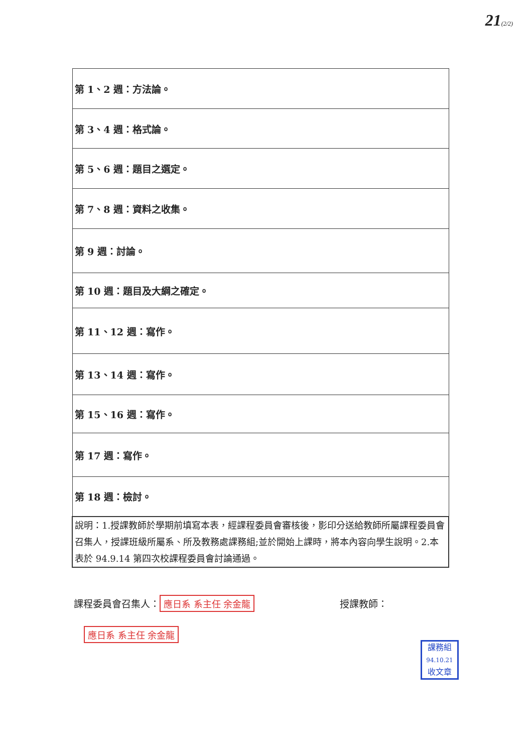21(2/2)
| 第 1、2 週：方法論。 |
| 第 3、4 週：格式論。 |
| 第 5、6 週：題目之選定。 |
| 第 7、8 週：資料之收集。 |
| 第 9 週：討論。 |
| 第 10 週：題目及大綱之確定。 |
| 第 11、12 週：寫作。 |
| 第 13、14 週：寫作。 |
| 第 15、16 週：寫作。 |
| 第 17 週：寫作。 |
| 第 18 週：檢討。 |
| 說明：1.授課教師於學期前填寫本表，經課程委員會審核後，影印分送給教師所屬課程委員會召集人，授課班級所屬系、所及教務處課務組;並於開始上課時，將本內容向學生說明。2.本表於 94.9.14 第四次校課程委員會討論通過。 |
課程委員會召集人： 應日系 系主任 余金龍 授課教師： 應日系 系主任 余金龍
課務組
94.10.21
收文章